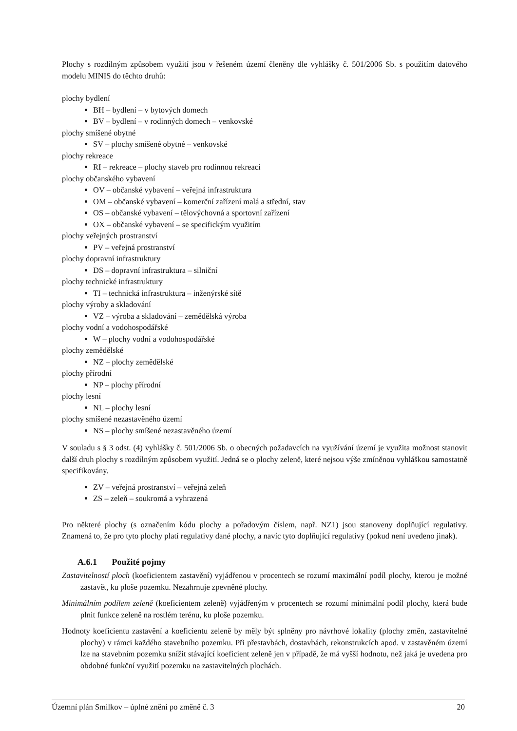Plochy s rozdílným způsobem využití jsou v řešeném území členěny dle vyhlášky č. 501/2006 Sb. s použitím datového modelu MINIS do těchto druhů:
plochy bydlení
BH – bydlení – v bytových domech
BV – bydlení – v rodinných domech – venkovské
plochy smíšené obytné
SV – plochy smíšené obytné – venkovské
plochy rekreace
RI – rekreace – plochy staveb pro rodinnou rekreaci
plochy občanského vybavení
OV – občanské vybavení – veřejná infrastruktura
OM – občanské vybavení – komerční zařízení malá a střední, stav
OS – občanské vybavení – tělovýchovná a sportovní zařízení
OX – občanské vybavení – se specifickým využitím
plochy veřejných prostranství
PV – veřejná prostranství
plochy dopravní infrastruktury
DS – dopravní infrastruktura – silniční
plochy technické infrastruktury
TI – technická infrastruktura – inženýrské sítě
plochy výroby a skladování
VZ – výroba a skladování – zemědělská výroba
plochy vodní a vodohospodářské
W – plochy vodní a vodohospodářské
plochy zemědělské
NZ – plochy zemědělské
plochy přírodní
NP – plochy přírodní
plochy lesní
NL – plochy lesní
plochy smíšené nezastavěného území
NS – plochy smíšené nezastavěného území
V souladu s § 3 odst. (4) vyhlášky č. 501/2006 Sb. o obecných požadavcích na využívání území je využita možnost stanovit další druh plochy s rozdílným způsobem využití. Jedná se o plochy zeleně, které nejsou výše zmíněnou vyhláškou samostatně specifikovány.
ZV – veřejná prostranství – veřejná zeleň
ZS – zeleň – soukromá a vyhrazená
Pro některé plochy (s označením kódu plochy a pořadovým číslem, např. NZ1) jsou stanoveny doplňující regulativy. Znamená to, že pro tyto plochy platí regulativy dané plochy, a navíc tyto doplňující regulativy (pokud není uvedeno jinak).
A.6.1 Použité pojmy
Zastavitelností ploch (koeficientem zastavění) vyjádřenou v procentech se rozumí maximální podíl plochy, kterou je možné zastavět, ku ploše pozemku. Nezahrnuje zpevněné plochy.
Minimálním podílem zeleně (koeficientem zeleně) vyjádřeným v procentech se rozumí minimální podíl plochy, která bude plnit funkce zeleně na rostlém terénu, ku ploše pozemku.
Hodnoty koeficientu zastavění a koeficientu zeleně by měly být splněny pro návrhové lokality (plochy změn, zastavitelné plochy) v rámci každého stavebního pozemku. Při přestavbách, dostavbách, rekonstrukcích apod. v zastavěném území lze na stavebním pozemku snížit stávající koeficient zeleně jen v případě, že má vyšší hodnotu, než jaká je uvedena pro obdobné funkční využití pozemku na zastavitelných plochách.
Územní plán Smilkov – úplné znění po změně č. 3 20